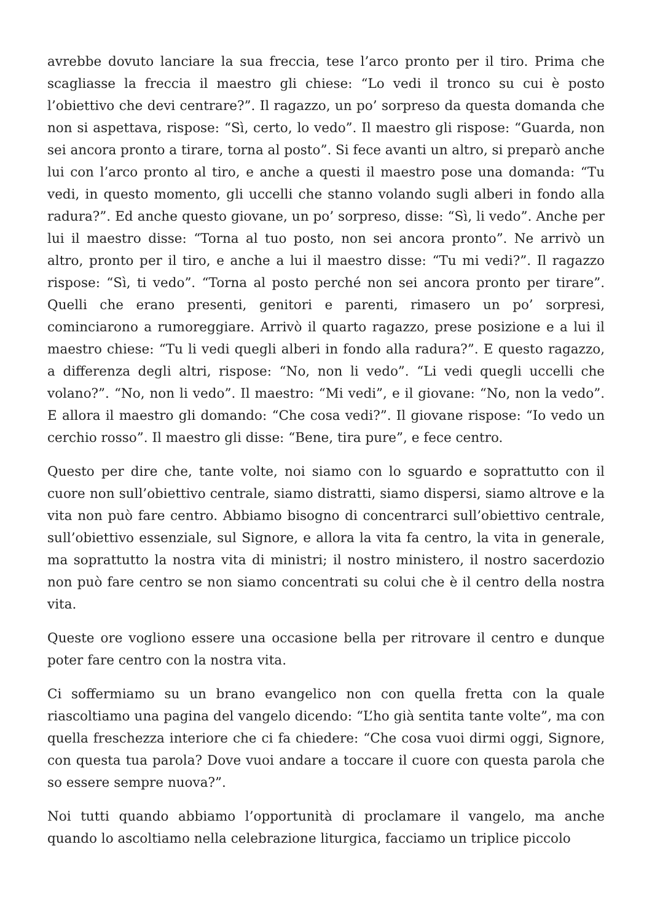avrebbe dovuto lanciare la sua freccia, tese l’arco pronto per il tiro. Prima che scagliasse la freccia il maestro gli chiese: “Lo vedi il tronco su cui è posto l’obiettivo che devi centrare?”. Il ragazzo, un po’ sorpreso da questa domanda che non si aspettava, rispose: “Sì, certo, lo vedo”. Il maestro gli rispose: “Guarda, non sei ancora pronto a tirare, torna al posto”. Si fece avanti un altro, si preparò anche lui con l’arco pronto al tiro, e anche a questi il maestro pose una domanda: “Tu vedi, in questo momento, gli uccelli che stanno volando sugli alberi in fondo alla radura?”. Ed anche questo giovane, un po’ sorpreso, disse: “Sì, li vedo”. Anche per lui il maestro disse: “Torna al tuo posto, non sei ancora pronto”. Ne arrivò un altro, pronto per il tiro, e anche a lui il maestro disse: “Tu mi vedi?”. Il ragazzo rispose: “Sì, ti vedo”. “Torna al posto perché non sei ancora pronto per tirare”. Quelli che erano presenti, genitori e parenti, rimasero un po’ sorpresi, cominciarono a rumoreggiare. Arrivò il quarto ragazzo, prese posizione e a lui il maestro chiese: “Tu li vedi quegli alberi in fondo alla radura?”. E questo ragazzo, a differenza degli altri, rispose: “No, non li vedo”. “Li vedi quegli uccelli che volano?”. “No, non li vedo”. Il maestro: “Mi vedi”, e il giovane: “No, non la vedo”. E allora il maestro gli domando: “Che cosa vedi?”. Il giovane rispose: “Io vedo un cerchio rosso”. Il maestro gli disse: “Bene, tira pure”, e fece centro.
Questo per dire che, tante volte, noi siamo con lo sguardo e soprattutto con il cuore non sull’obiettivo centrale, siamo distratti, siamo dispersi, siamo altrove e la vita non può fare centro. Abbiamo bisogno di concentrarci sull’obiettivo centrale, sull’obiettivo essenziale, sul Signore, e allora la vita fa centro, la vita in generale, ma soprattutto la nostra vita di ministri; il nostro ministero, il nostro sacerdozio non può fare centro se non siamo concentrati su colui che è il centro della nostra vita.
Queste ore vogliono essere una occasione bella per ritrovare il centro e dunque poter fare centro con la nostra vita.
Ci soffermiamo su un brano evangelico non con quella fretta con la quale riascoltiamo una pagina del vangelo dicendo: “L’ho già sentita tante volte”, ma con quella freschezza interiore che ci fa chiedere: “Che cosa vuoi dirmi oggi, Signore, con questa tua parola? Dove vuoi andare a toccare il cuore con questa parola che so essere sempre nuova?”.
Noi tutti quando abbiamo l’opportunità di proclamare il vangelo, ma anche quando lo ascoltiamo nella celebrazione liturgica, facciamo un triplice piccolo